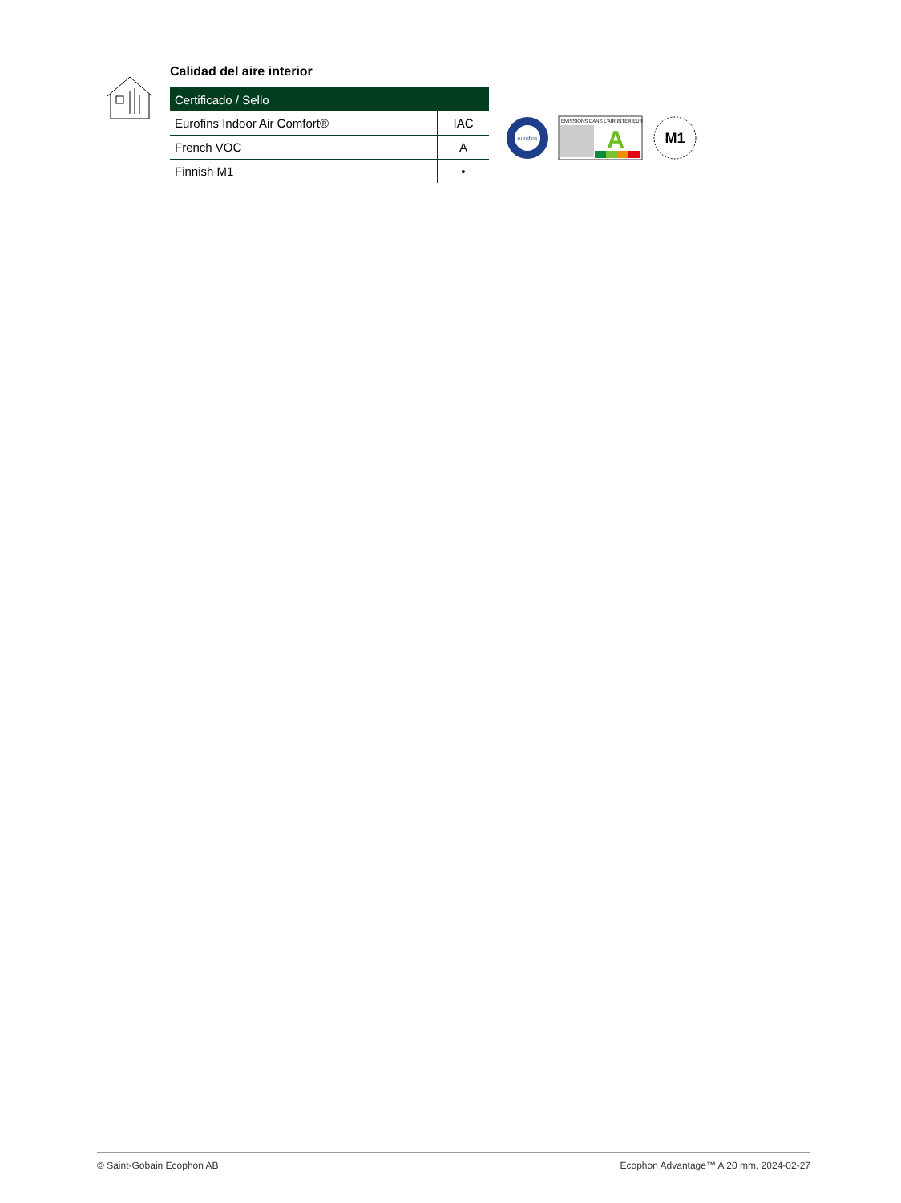Calidad del aire interior
| Certificado / Sello | |
| --- | --- |
| Eurofins Indoor Air Comfort® | IAC |
| French VOC | A |
| Finnish M1 | • |
eurofins
ÉMISSIONS DANS L'AIR INTÉRIEUR
A
M1
© Saint-Gobain Ecophon AB Ecophon Advantage™ A 20 mm, 2024-02-27